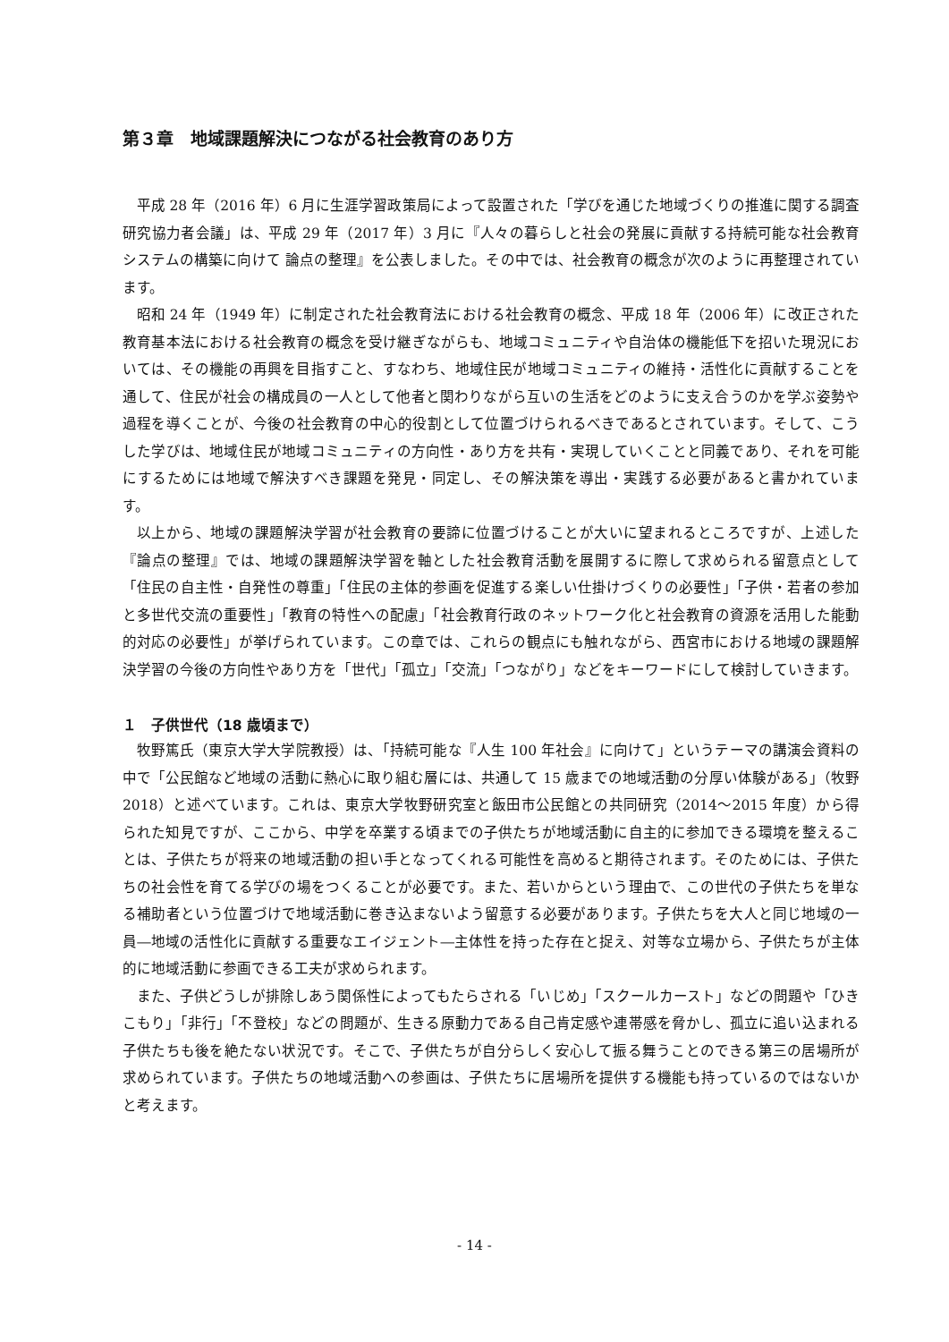第３章　地域課題解決につながる社会教育のあり方
平成 28 年（2016 年）6 月に生涯学習政策局によって設置された「学びを通じた地域づくりの推進に関する調査研究協力者会議」は、平成 29 年（2017 年）3 月に『人々の暮らしと社会の発展に貢献する持続可能な社会教育システムの構築に向けて 論点の整理』を公表しました。その中では、社会教育の概念が次のように再整理されています。
昭和 24 年（1949 年）に制定された社会教育法における社会教育の概念、平成 18 年（2006 年）に改正された教育基本法における社会教育の概念を受け継ぎながらも、地域コミュニティや自治体の機能低下を招いた現況においては、その機能の再興を目指すこと、すなわち、地域住民が地域コミュニティの維持・活性化に貢献することを通して、住民が社会の構成員の一人として他者と関わりながら互いの生活をどのように支え合うのかを学ぶ姿勢や過程を導くことが、今後の社会教育の中心的役割として位置づけられるべきであるとされています。そして、こうした学びは、地域住民が地域コミュニティの方向性・あり方を共有・実現していくことと同義であり、それを可能にするためには地域で解決すべき課題を発見・同定し、その解決策を導出・実践する必要があると書かれています。
以上から、地域の課題解決学習が社会教育の要諦に位置づけることが大いに望まれるところですが、上述した『論点の整理』では、地域の課題解決学習を軸とした社会教育活動を展開するに際して求められる留意点として「住民の自主性・自発性の尊重」「住民の主体的参画を促進する楽しい仕掛けづくりの必要性」「子供・若者の参加と多世代交流の重要性」「教育の特性への配慮」「社会教育行政のネットワーク化と社会教育の資源を活用した能動的対応の必要性」が挙げられています。この章では、これらの観点にも触れながら、西宮市における地域の課題解決学習の今後の方向性やあり方を「世代」「孤立」「交流」「つながり」などをキーワードにして検討していきます。
１　子供世代（18 歳頃まで）
牧野篤氏（東京大学大学院教授）は、「持続可能な『人生 100 年社会』に向けて」というテーマの講演会資料の中で「公民館など地域の活動に熱心に取り組む層には、共通して 15 歳までの地域活動の分厚い体験がある」（牧野 2018）と述べています。これは、東京大学牧野研究室と飯田市公民館との共同研究（2014〜2015 年度）から得られた知見ですが、ここから、中学を卒業する頃までの子供たちが地域活動に自主的に参加できる環境を整えることは、子供たちが将来の地域活動の担い手となってくれる可能性を高めると期待されます。そのためには、子供たちの社会性を育てる学びの場をつくることが必要です。また、若いからという理由で、この世代の子供たちを単なる補助者という位置づけで地域活動に巻き込まないよう留意する必要があります。子供たちを大人と同じ地域の一員―地域の活性化に貢献する重要なエイジェント―主体性を持った存在と捉え、対等な立場から、子供たちが主体的に地域活動に参画できる工夫が求められます。
また、子供どうしが排除しあう関係性によってもたらされる「いじめ」「スクールカースト」などの問題や「ひきこもり」「非行」「不登校」などの問題が、生きる原動力である自己肯定感や連帯感を脅かし、孤立に追い込まれる子供たちも後を絶たない状況です。そこで、子供たちが自分らしく安心して振る舞うことのできる第三の居場所が求められています。子供たちの地域活動への参画は、子供たちに居場所を提供する機能も持っているのではないかと考えます。
- 14 -